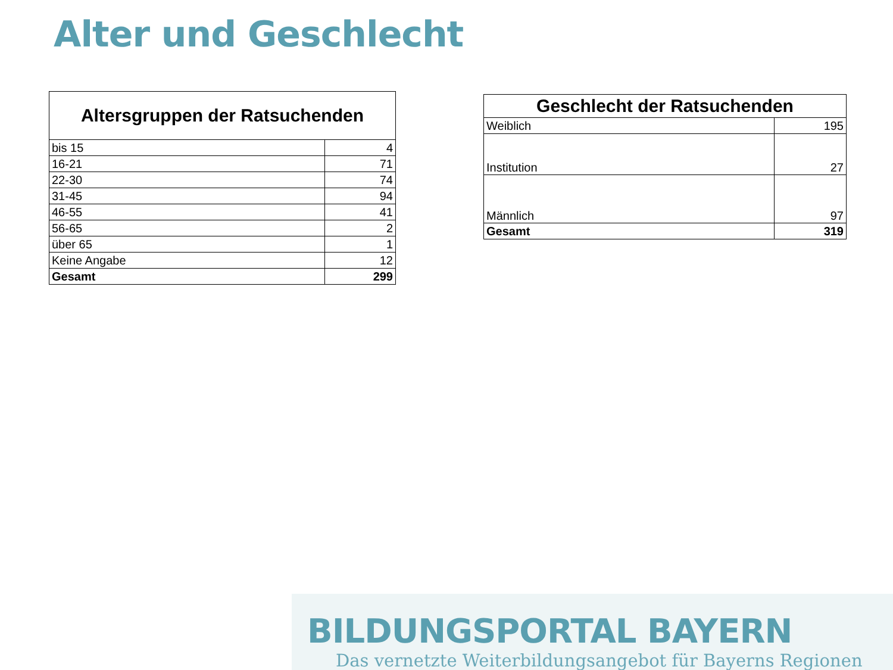Alter und Geschlecht
| Altersgruppen der Ratsuchenden | |
| --- | --- |
| bis 15 | 4 |
| 16-21 | 71 |
| 22-30 | 74 |
| 31-45 | 94 |
| 46-55 | 41 |
| 56-65 | 2 |
| über 65 | 1 |
| Keine Angabe | 12 |
| Gesamt | 299 |
| Geschlecht der Ratsuchenden | |
| --- | --- |
| Weiblich | 195 |
| Institution | 27 |
| Männlich | 97 |
| Gesamt | 319 |
BILDUNGSPORTAL BAYERN
Das vernetzte Weiterbildungsangebot für Bayerns Regionen